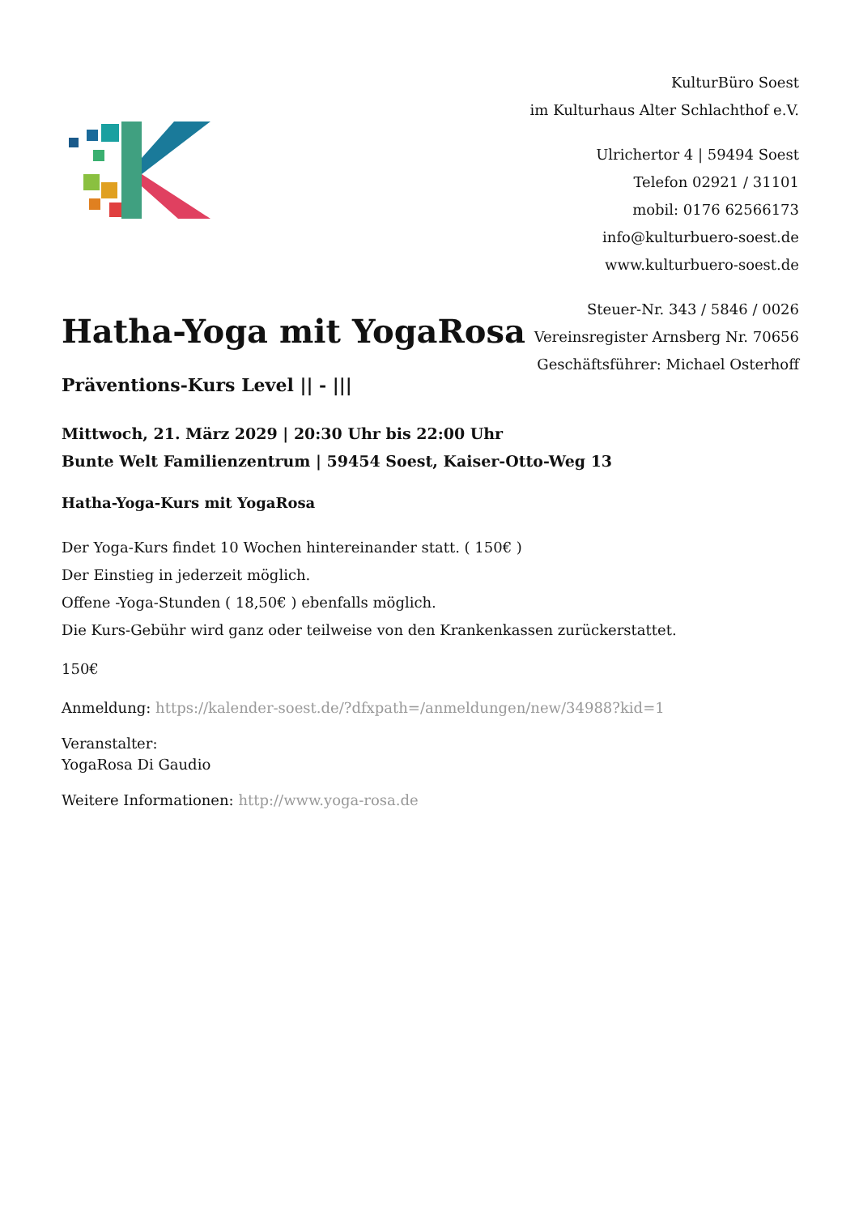KulturBüro Soest
im Kulturhaus Alter Schlachthof e.V.
Ulrichertor 4 | 59494 Soest
Telefon 02921 / 31101
mobil: 0176 62566173
info@kulturbuero-soest.de
www.kulturbuero-soest.de
Steuer-Nr. 343 / 5846 / 0026
Vereinsregister Arnsberg Nr. 70656
Geschäftsführer: Michael Osterhoff
Hatha-Yoga mit YogaRosa
Präventions-Kurs Level || - |||
Mittwoch, 21. März 2029 | 20:30 Uhr bis 22:00 Uhr
Bunte Welt Familienzentrum | 59454 Soest, Kaiser-Otto-Weg 13
Hatha-Yoga-Kurs mit YogaRosa
Der Yoga-Kurs findet 10 Wochen hintereinander statt. ( 150€ )
Der Einstieg in jederzeit möglich.
Offene -Yoga-Stunden ( 18,50€ ) ebenfalls möglich.
Die Kurs-Gebühr wird ganz oder teilweise von den Krankenkassen zurückerstattet.
150€
Anmeldung: https://kalender-soest.de/?dfxpath=/anmeldungen/new/34988?kid=1
Veranstalter:
YogaRosa Di Gaudio
Weitere Informationen: http://www.yoga-rosa.de